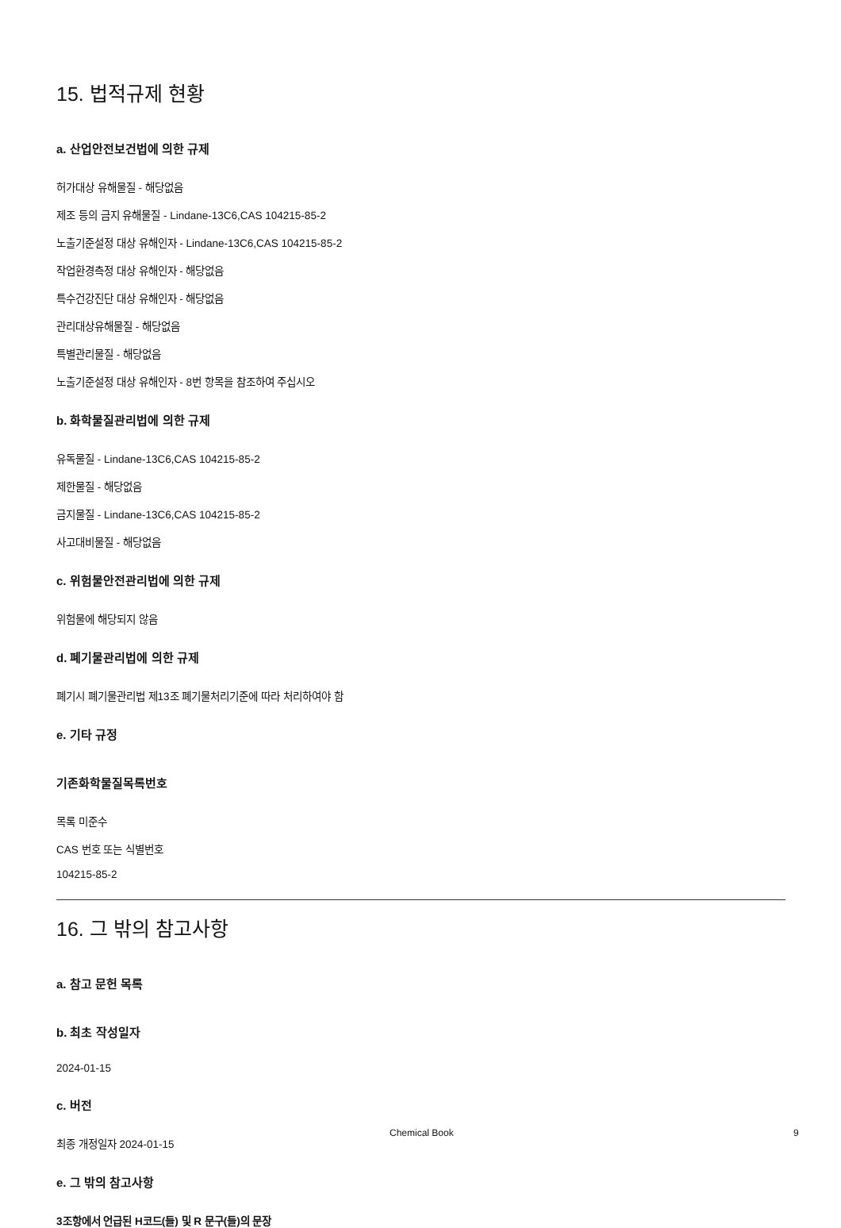15. 법적규제 현황
a. 산업안전보건법에 의한 규제
허가대상 유해물질 - 해당없음
제조 등의 금지 유해물질 - Lindane-13C6,CAS 104215-85-2
노출기준설정 대상 유해인자 - Lindane-13C6,CAS 104215-85-2
작업환경측정 대상 유해인자 - 해당없음
특수건강진단 대상 유해인자 - 해당없음
관리대상유해물질 - 해당없음
특별관리물질 - 해당없음
노출기준설정 대상 유해인자 - 8번 항목을 참조하여 주십시오
b. 화학물질관리법에 의한 규제
유독물질 - Lindane-13C6,CAS 104215-85-2
제한물질 - 해당없음
금지물질 - Lindane-13C6,CAS 104215-85-2
사고대비물질 - 해당없음
c. 위험물안전관리법에 의한 규제
위험물에 해당되지 않음
d. 폐기물관리법에 의한 규제
폐기시 폐기물관리법 제13조 폐기물처리기준에 따라 처리하여야 함
e. 기타 규정
기존화학물질목록번호
목록 미준수
CAS 번호 또는 식별번호
104215-85-2
16. 그 밖의 참고사항
a. 참고 문헌 목록
b. 최초 작성일자
2024-01-15
c. 버전
최종 개정일자 2024-01-15
e. 그 밖의 참고사항
3조항에서 언급된 H코드(들) 및 R 문구(들)의 문장
Chemical Book 9